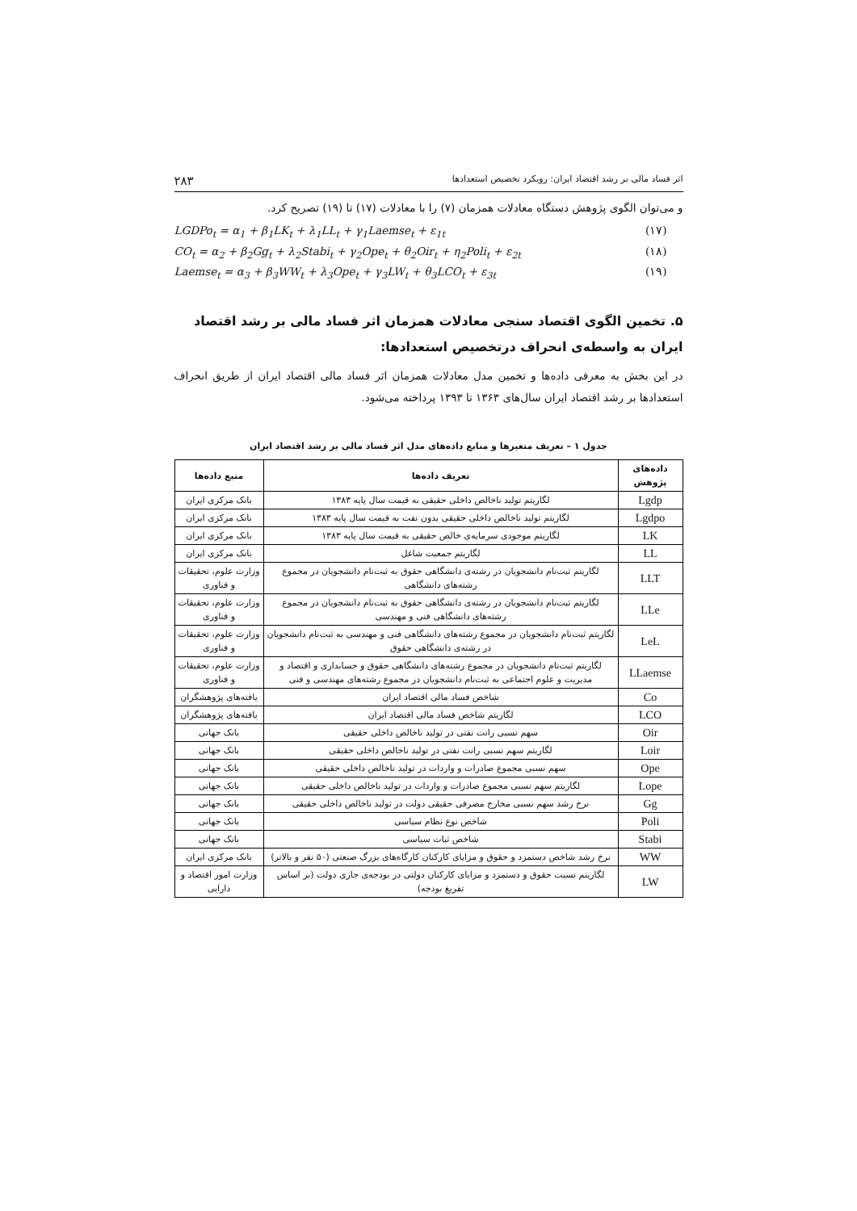اثر فساد مالی بر رشد اقتصاد ایران: رویکرد تخصیص استعدادها ۲۸۳
و می‌توان الگوی پژوهش دستگاه معادلات همزمان (۷) را با معادلات (۱۷) تا (۱۹) تصریح کرد.
LGDPo<sub>t</sub> = α<sub>1</sub> + β<sub>1</sub>LK<sub>t</sub> + λ<sub>1</sub>LL<sub>t</sub> + γ<sub>1</sub>Laemse<sub>t</sub> + ε<sub>1t</sub> (۱۷)
CO<sub>t</sub> = α<sub>2</sub> + β<sub>2</sub>Gg<sub>t</sub> + λ<sub>2</sub>Stabi<sub>t</sub> + γ<sub>2</sub>Ope<sub>t</sub> + θ<sub>2</sub>Oir<sub>t</sub> + η<sub>2</sub>Poli<sub>t</sub> + ε<sub>2t</sub> (۱۸)
Laemse<sub>t</sub> = α<sub>3</sub> + β<sub>3</sub>WW<sub>t</sub> + λ<sub>3</sub>Ope<sub>t</sub> + γ<sub>3</sub>LW<sub>t</sub> + θ<sub>3</sub>LCO<sub>t</sub> + ε<sub>3t</sub> (۱۹)
۵. تخمین الگوی اقتصاد سنجی معادلات همزمان اثر فساد مالی بر رشد اقتصاد ایران به واسطه‌ی انحراف درتخصیص استعدادها:
در این بخش به معرفی داده‌ها و تخمین مدل معادلات همزمان اثر فساد مالی اقتصاد ایران از طریق انحراف استعدادها بر رشد اقتصاد ایران سال‌های ۱۳۶۳ تا ۱۳۹۳ پرداخته می‌شود.
جدول ۱ – تعریف متغیرها و منابع داده‌های مدل اثر فساد مالی بر رشد اقتصاد ایران
| داده‌های پژوهش | تعریف داده‌ها | منبع داده‌ها |
| --- | --- | --- |
| Lgdp | لگاریتم تولید ناخالص داخلی حقیقی به قیمت سال پایه ۱۳۸۳ | بانک مرکزی ایران |
| Lgdpo | لگاریتم تولید ناخالص داخلی حقیقی بدون نفت به قیمت سال پایه ۱۳۸۳ | بانک مرکزی ایران |
| LK | لگاریتم موجودی سرمایه‌ی خالص حقیقی به قیمت سال پایه ۱۳۸۳ | بانک مرکزی ایران |
| LL | لگاریتم جمعیت شاغل | بانک مرکزی ایران |
| LLT | لگاریتم ثبت‌نام دانشجویان در رشته‌ی دانشگاهی حقوق به ثبت‌نام دانشجویان در مجموع رشته‌های دانشگاهی | وزارت علوم، تحقیقات و فناوری |
| LLe | لگاریتم ثبت‌نام دانشجویان در رشته‌ی دانشگاهی حقوق به ثبت‌نام دانشجویان در مجموع رشته‌های دانشگاهی فنی و مهندسی | وزارت علوم، تحقیقات و فناوری |
| LeL | لگاریتم ثبت‌نام دانشجویان در مجموع رشته‌های دانشگاهی فنی و مهندسی به ثبت‌نام دانشجویان در رشته‌ی دانشگاهی حقوق | وزارت علوم، تحقیقات و فناوری |
| LLaemse | لگاریتم ثبت‌نام دانشجویان در مجموع رشته‌های دانشگاهی حقوق و حسابداری و اقتصاد و مدیریت و علوم اجتماعی به ثبت‌نام دانشجویان در مجموع رشته‌های مهندسی و فنی | وزارت علوم، تحقیقات و فناوری |
| Co | شاخص فساد مالی اقتصاد ایران | یافته‌های پژوهشگران |
| LCO | لگاریتم شاخص فساد مالی اقتصاد ایران | یافته‌های پژوهشگران |
| Oir | سهم نسبی رانت نفتی در تولید ناخالص داخلی حقیقی | بانک جهانی |
| Loir | لگاریتم سهم نسبی رانت نفتی در تولید ناخالص داخلی حقیقی | بانک جهانی |
| Ope | سهم نسبی مجموع صادرات و واردات در تولید ناخالص داخلی حقیقی | بانک جهانی |
| Lope | لگاریتم سهم نسبی مجموع صادرات و واردات در تولید ناخالص داخلی حقیقی | بانک جهانی |
| Gg | نرخ رشد سهم نسبی مخارج مصرفی حقیقی دولت در تولید ناخالص داخلی حقیقی | بانک جهانی |
| Poli | شاخص نوع نظام سیاسی | بانک جهانی |
| Stabi | شاخص ثبات سیاسی | بانک جهانی |
| WW | نرخ رشد شاخص دستمزد و حقوق و مزایای کارکنان کارگاه‌های بزرگ صنعتی (۵۰ نفر و بالاتر) | بانک مرکزی ایران |
| LW | لگاریتم نسبت حقوق و دستمزد و مزایای کارکنان دولتی در بودجه‌ی جاری دولت (بر اساس تفریغ بودجه) | وزارت امور اقتصاد و دارایی |